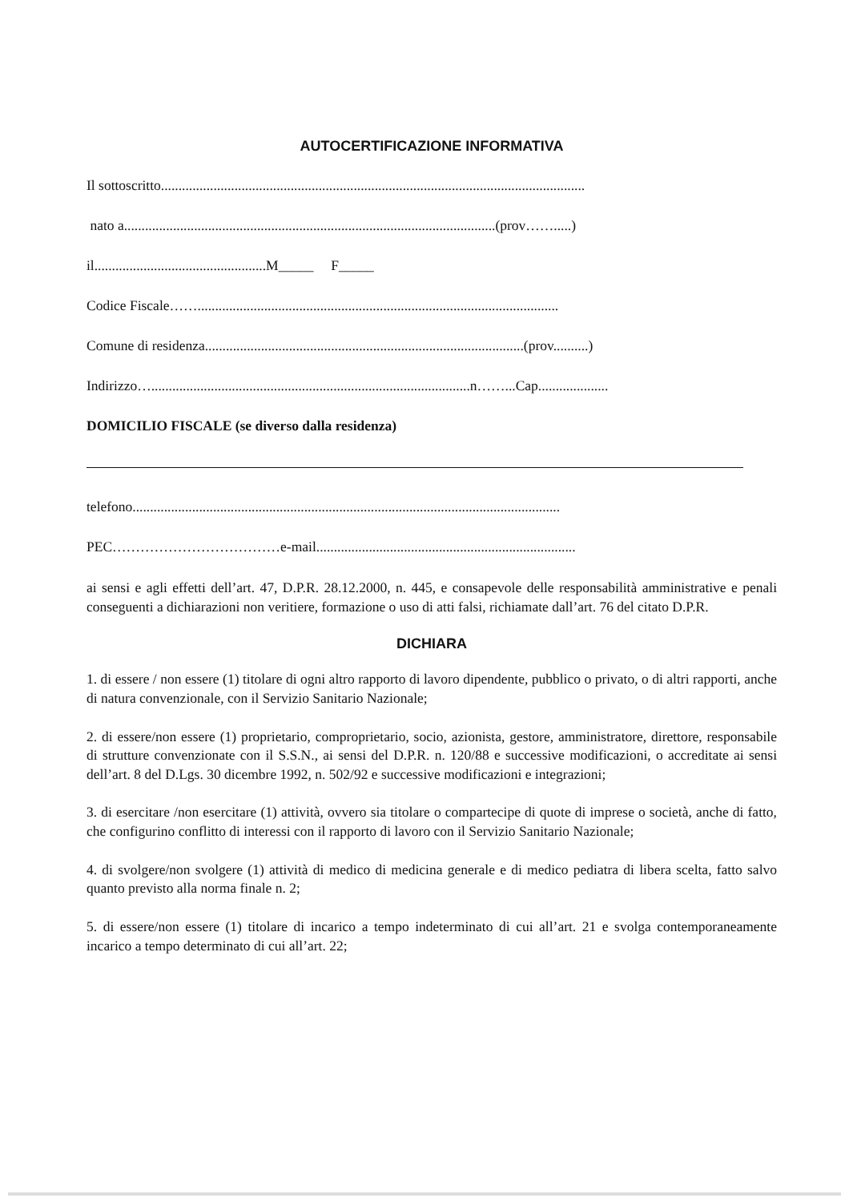AUTOCERTIFICAZIONE INFORMATIVA
Il sottoscritto.........................................................................................................................
nato a..........................................................................................................(prov…….....)
il.................................................M_____ F_____
Codice Fiscale…….......................................................................................................
Comune di residenza...........................................................................................(prov..........)
Indirizzo…...........................................................................................n……...Cap....................
DOMICILIO FISCALE (se diverso dalla residenza)
telefono..........................................................................................................................
PEC………………………………e-mail..........................................................................
ai sensi e agli effetti dell’art. 47, D.P.R. 28.12.2000, n. 445, e consapevole delle responsabilità amministrative e penali conseguenti a dichiarazioni non veritiere, formazione o uso di atti falsi, richiamate dall’art. 76 del citato D.P.R.
DICHIARA
1. di essere / non essere (1) titolare di ogni altro rapporto di lavoro dipendente, pubblico o privato, o di altri rapporti, anche di natura convenzionale, con il Servizio Sanitario Nazionale;
2. di essere/non essere (1) proprietario, comproprietario, socio, azionista, gestore, amministratore, direttore, responsabile di strutture convenzionate con il S.S.N., ai sensi del D.P.R. n. 120/88 e successive modificazioni, o accreditate ai sensi dell’art. 8 del D.Lgs. 30 dicembre 1992, n. 502/92 e successive modificazioni e integrazioni;
3. di esercitare /non esercitare (1) attività, ovvero sia titolare o compartecipe di quote di imprese o società, anche di fatto, che configurino conflitto di interessi con il rapporto di lavoro con il Servizio Sanitario Nazionale;
4. di svolgere/non svolgere (1) attività di medico di medicina generale e di medico pediatra di libera scelta, fatto salvo quanto previsto alla norma finale n. 2;
5. di essere/non essere (1) titolare di incarico a tempo indeterminato di cui all’art. 21 e svolga contemporaneamente incarico a tempo determinato di cui all’art. 22;